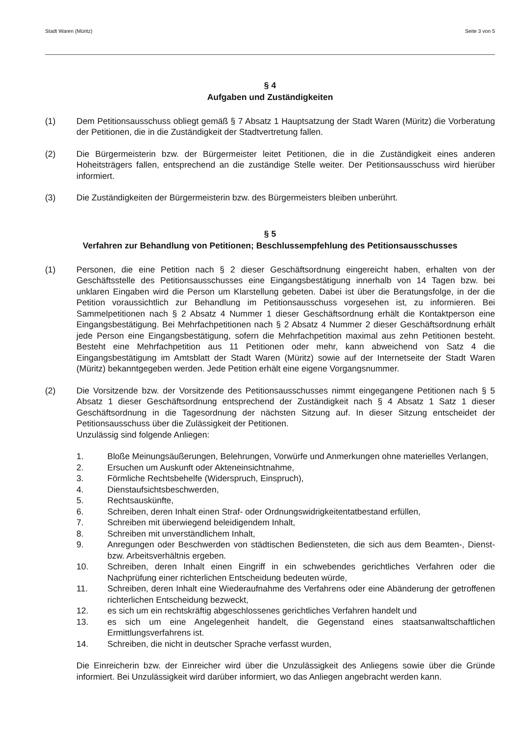Stadt Waren (Müritz) Seite 3 von 5
§ 4
Aufgaben und Zuständigkeiten
(1) Dem Petitionsausschuss obliegt gemäß § 7 Absatz 1 Hauptsatzung der Stadt Waren (Müritz) die Vorberatung der Petitionen, die in die Zuständigkeit der Stadtvertretung fallen.
(2) Die Bürgermeisterin bzw. der Bürgermeister leitet Petitionen, die in die Zuständigkeit eines anderen Hoheitsträgers fallen, entsprechend an die zuständige Stelle weiter. Der Petitionsausschuss wird hierüber informiert.
(3) Die Zuständigkeiten der Bürgermeisterin bzw. des Bürgermeisters bleiben unberührt.
§ 5
Verfahren zur Behandlung von Petitionen; Beschlussempfehlung des Petitionsausschusses
(1) Personen, die eine Petition nach § 2 dieser Geschäftsordnung eingereicht haben, erhalten von der Geschäftsstelle des Petitionsausschusses eine Eingangsbestätigung innerhalb von 14 Tagen bzw. bei unklaren Eingaben wird die Person um Klarstellung gebeten. Dabei ist über die Beratungsfolge, in der die Petition voraussichtlich zur Behandlung im Petitionsausschuss vorgesehen ist, zu informieren. Bei Sammelpetitionen nach § 2 Absatz 4 Nummer 1 dieser Geschäftsordnung erhält die Kontaktperson eine Eingangsbestätigung. Bei Mehrfachpetitionen nach § 2 Absatz 4 Nummer 2 dieser Geschäftsordnung erhält jede Person eine Eingangsbestätigung, sofern die Mehrfachpetition maximal aus zehn Petitionen besteht. Besteht eine Mehrfachpetition aus 11 Petitionen oder mehr, kann abweichend von Satz 4 die Eingangsbestätigung im Amtsblatt der Stadt Waren (Müritz) sowie auf der Internetseite der Stadt Waren (Müritz) bekanntgegeben werden. Jede Petition erhält eine eigene Vorgangsnummer.
(2) Die Vorsitzende bzw. der Vorsitzende des Petitionsausschusses nimmt eingegangene Petitionen nach § 5 Absatz 1 dieser Geschäftsordnung entsprechend der Zuständigkeit nach § 4 Absatz 1 Satz 1 dieser Geschäftsordnung in die Tagesordnung der nächsten Sitzung auf. In dieser Sitzung entscheidet der Petitionsausschuss über die Zulässigkeit der Petitionen.
Unzulässig sind folgende Anliegen:
1. Bloße Meinungsäußerungen, Belehrungen, Vorwürfe und Anmerkungen ohne materielles Verlangen,
2. Ersuchen um Auskunft oder Akteneinsichtnahme,
3. Förmliche Rechtsbehelfe (Widerspruch, Einspruch),
4. Dienstaufsichtsbeschwerden,
5. Rechtsauskünfte,
6. Schreiben, deren Inhalt einen Straf- oder Ordnungswidrigkeitentatbestand erfüllen,
7. Schreiben mit überwiegend beleidigendem Inhalt,
8. Schreiben mit unverständlichem Inhalt,
9. Anregungen oder Beschwerden von städtischen Bediensteten, die sich aus dem Beamten-, Dienst- bzw. Arbeitsverhältnis ergeben.
10. Schreiben, deren Inhalt einen Eingriff in ein schwebendes gerichtliches Verfahren oder die Nachprüfung einer richterlichen Entscheidung bedeuten würde,
11. Schreiben, deren Inhalt eine Wiederaufnahme des Verfahrens oder eine Abänderung der getroffenen richterlichen Entscheidung bezweckt,
12. es sich um ein rechtskräftig abgeschlossenes gerichtliches Verfahren handelt und
13. es sich um eine Angelegenheit handelt, die Gegenstand eines staatsanwaltschaftlichen Ermittlungsverfahrens ist.
14. Schreiben, die nicht in deutscher Sprache verfasst wurden,
Die Einreicherin bzw. der Einreicher wird über die Unzulässigkeit des Anliegens sowie über die Gründe informiert. Bei Unzulässigkeit wird darüber informiert, wo das Anliegen angebracht werden kann.